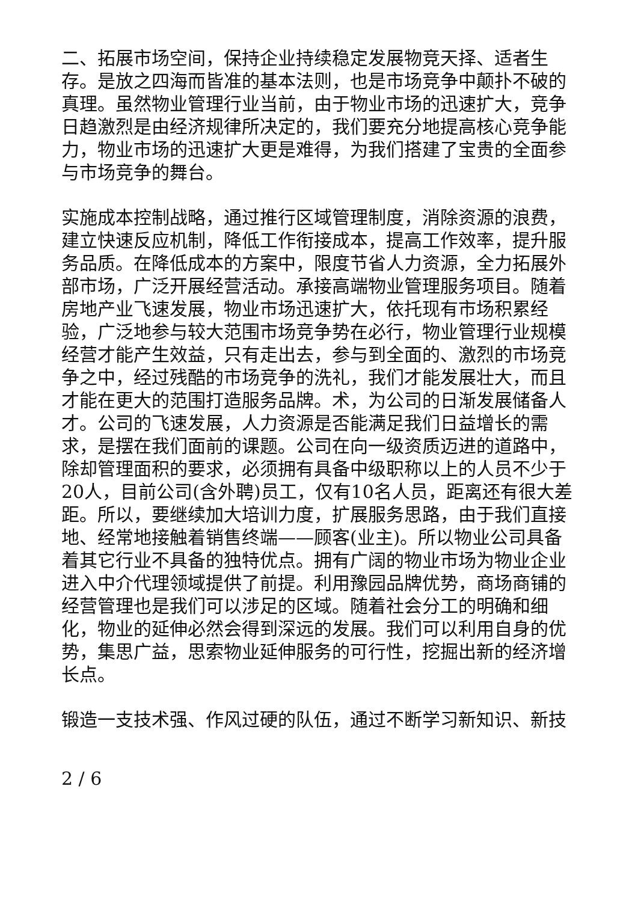二、拓展市场空间，保持企业持续稳定发展物竞天择、适者生存。是放之四海而皆准的基本法则，也是市场竞争中颠扑不破的真理。虽然物业管理行业当前，由于物业市场的迅速扩大，竞争日趋激烈是由经济规律所决定的，我们要充分地提高核心竞争能力，物业市场的迅速扩大更是难得，为我们搭建了宝贵的全面参与市场竞争的舞台。
实施成本控制战略，通过推行区域管理制度，消除资源的浪费，建立快速反应机制，降低工作衔接成本，提高工作效率，提升服务品质。在降低成本的方案中，限度节省人力资源，全力拓展外部市场，广泛开展经营活动。承接高端物业管理服务项目。随着房地产业飞速发展，物业市场迅速扩大，依托现有市场积累经验，广泛地参与较大范围市场竞争势在必行，物业管理行业规模经营才能产生效益，只有走出去，参与到全面的、激烈的市场竞争之中，经过残酷的市场竞争的洗礼，我们才能发展壮大，而且才能在更大的范围打造服务品牌。术，为公司的日渐发展储备人才。公司的飞速发展，人力资源是否能满足我们日益增长的需求，是摆在我们面前的课题。公司在向一级资质迈进的道路中，除却管理面积的要求，必须拥有具备中级职称以上的人员不少于20人，目前公司(含外聘)员工，仅有10名人员，距离还有很大差距。所以，要继续加大培训力度，扩展服务思路，由于我们直接地、经常地接触着销售终端——顾客(业主)。所以物业公司具备着其它行业不具备的独特优点。拥有广阔的物业市场为物业企业进入中介代理领域提供了前提。利用豫园品牌优势，商场商铺的经营管理也是我们可以涉足的区域。随着社会分工的明确和细化，物业的延伸必然会得到深远的发展。我们可以利用自身的优势，集思广益，思索物业延伸服务的可行性，挖掘出新的经济增长点。
锻造一支技术强、作风过硬的队伍，通过不断学习新知识、新技
2 / 6